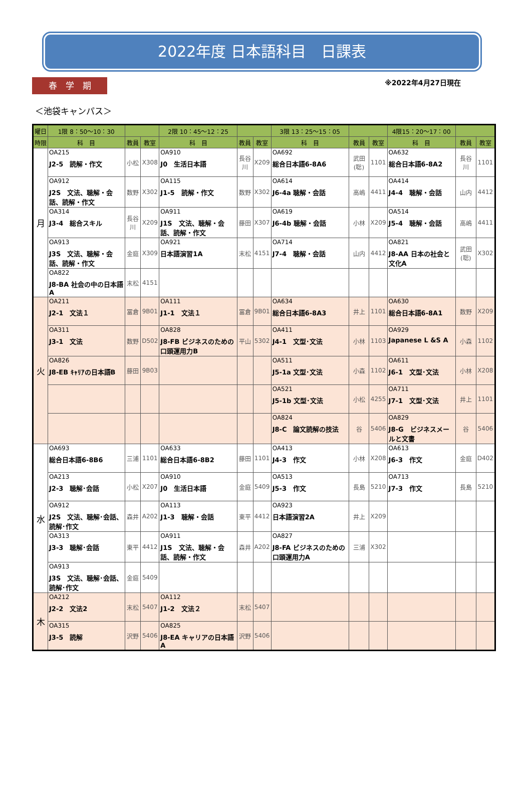2022年度 日本語科目　日課表
春　学　期
※2022年4月27日現在
＜池袋キャンパス＞
| 曜日 | 1限 8：50〜10：30 | | | 2限 10：45〜12：25 | | | 3限 13：25〜15：05 | | | 4限15：20〜17：00 | | |
| --- | --- | --- | --- | --- | --- | --- | --- | --- | --- | --- | --- | --- |
| 時限 | 科 目 | 教員 | 教室 | 科 目 | 教員 | 教室 | 科 目 | 教員 | 教室 | 科 目 | 教員 | 教室 |
| 月 | OA215 J2-5 読解・作文 | 小松 | X308 | OA910 J0 生活日本語 | 長谷川 | X209 | OA692 総合日本語6-8A6 | 武田(聡) | 1101 | OA632 総合日本語6-8A2 | 長谷川 | 1101 |
| | OA912 J2S 文法、聴解・会話、読解・作文 | 数野 | X302 | OA115 J1-5 読解・作文 | 数野 | X302 | OA614 J6-4a 聴解・会話 | 高嶋 | 4411 | OA414 J4-4 聴解・会話 | 山内 | 4412 |
| | OA314 J3-4 総合スキル | 長谷川 | X209 | OA911 J1S 文法、聴解・会話、読解・作文 | 藤田 | X307 | OA619 J6-4b 聴解・会話 | 小林 | X209 | OA514 J5-4 聴解・会話 | 高嶋 | 4411 |
| | OA913 J3S 文法、聴解・会話、読解・作文 | 金庭 | X309 | OA921 日本語演習1A | 末松 | 4151 | OA714 J7-4 聴解・会話 | 山内 | 4412 | OA821 J8-AA 日本の社会と文化A | 武田(聡) | X302 |
| | OA822 J8-BA 社会の中の日本語A | 末松 | 4151 | | | | | | | | | |
| 火 | OA211 J2-1 文法１ | 冨倉 | 9B01 | OA111 J1-1 文法１ | 冨倉 | 9B01 | OA634 総合日本語6-8A3 | 井上 | 1101 | OA630 総合日本語6-8A1 | 数野 | X209 |
| | OA311 J3-1 文法 | 数野 | D502 | OA828 J8-FB ビジネスのための口頭運用力B | 平山 | 5302 | OA411 J4-1 文型･文法 | 小林 | 1103 | OA929 Japanese L &S A | 小森 | 1102 |
| | OA826 J8-EB ｷｬﾘｱの日本語B | 藤田 | 9B03 | | | | OA511 J5-1a 文型･文法 | 小森 | 1102 | OA611 J6-1 文型･文法 | 小林 | X208 |
| | | | | | | | OA521 J5-1b 文型･文法 | 小松 | 4255 | OA711 J7-1 文型･文法 | 井上 | 1101 |
| | | | | | | | OA824 J8-C 論文読解の技法 | 谷 | 5406 | OA829 J8-G ビジネスメールと文書 | 谷 | 5406 |
| 水 | OA693 総合日本語6-8B6 | 三浦 | 1101 | OA633 総合日本語6-8B2 | 藤田 | 1101 | OA413 J4-3 作文 | 小林 | X208 | OA613 J6-3 作文 | 金庭 | D402 |
| | OA213 J2-3 聴解･会話 | 小松 | X207 | OA910 J0 生活日本語 | 金庭 | 5409 | OA513 J5-3 作文 | 長島 | 5210 | OA713 J7-3 作文 | 長島 | 5210 |
| | OA912 J2S 文法、聴解･会話、読解･作文 | 森井 | A202 | OA113 J1-3 聴解・会話 | 東平 | 4412 | OA923 日本語演習2A | 井上 | X209 | | | |
| | OA313 J3-3 聴解･会話 | 東平 | 4412 | OA911 J1S 文法、聴解・会話、読解・作文 | 森井 | A202 | OA827 J8-FA ビジネスのための口頭運用力A | 三浦 | X302 | | | |
| | OA913 J3S 文法、聴解･会話、読解･作文 | 金庭 | 5409 | | | | | | | | | |
| 木 | OA212 J2-2 文法2 | 末松 | 5407 | OA112 J1-2 文法２ | 末松 | 5407 | | | | | | |
| | OA315 J3-5 読解 | 沢野 | 5406 | OA825 J8-EA キャリアの日本語A | 沢野 | 5406 | | | | | | |